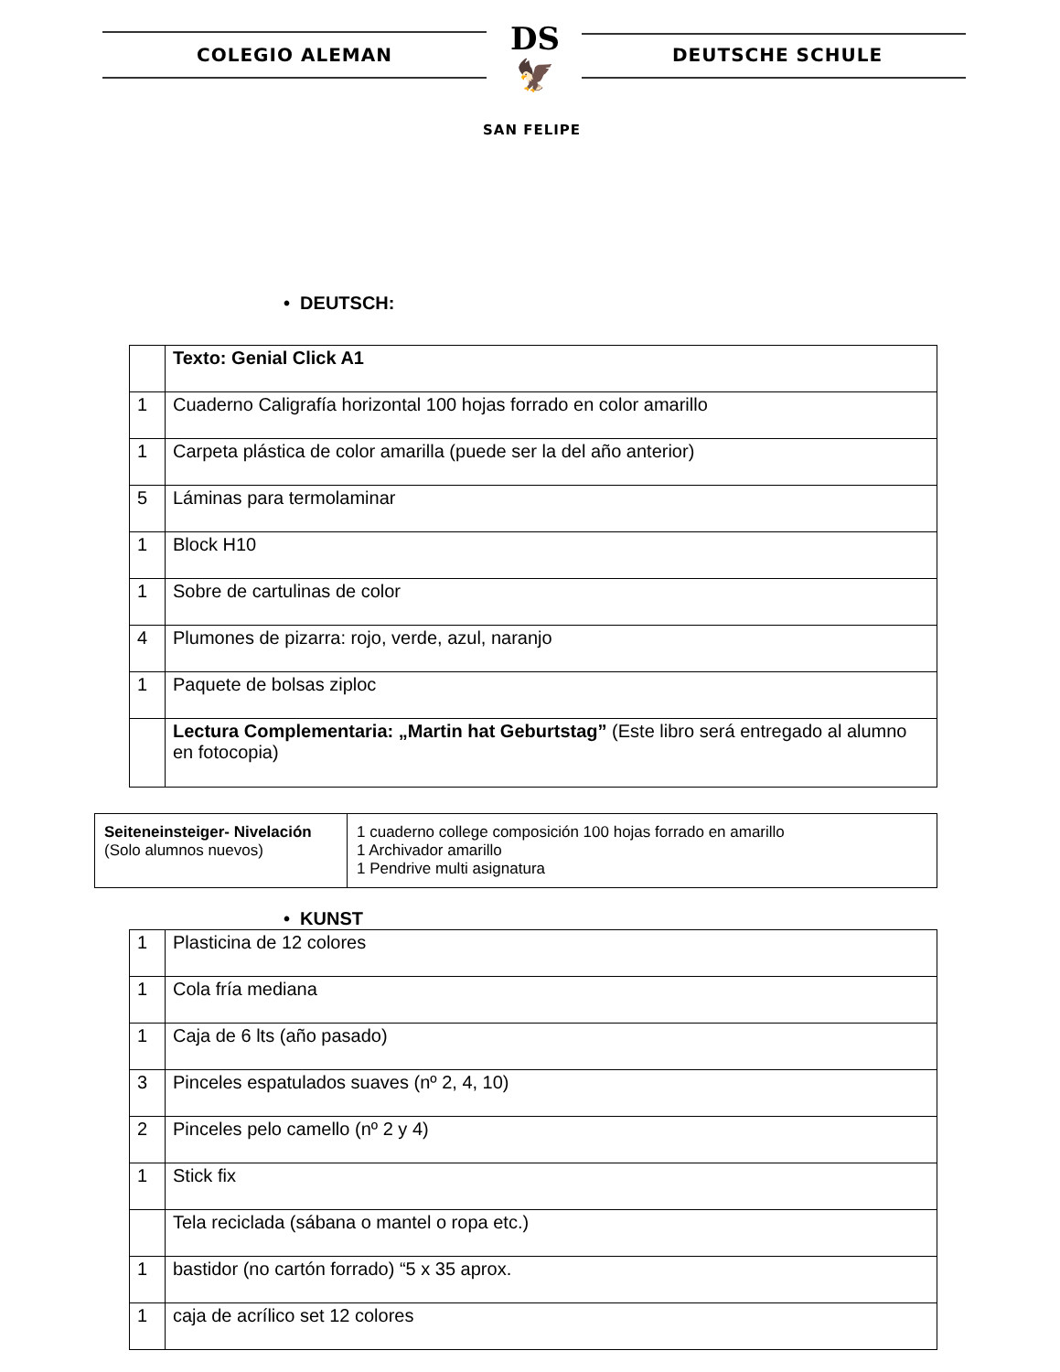COLEGIO ALEMAN
DS
🦅
DEUTSCHE SCHULE
SAN FELIPE
• DEUTSCH:
| | Texto: Genial Click A1 |
| 1 | Cuaderno Caligrafía horizontal 100 hojas forrado en color amarillo |
| 1 | Carpeta plástica de color amarilla (puede ser la del año anterior) |
| 5 | Láminas para termolaminar |
| 1 | Block H10 |
| 1 | Sobre de cartulinas de color |
| 4 | Plumones de pizarra: rojo, verde, azul, naranjo |
| 1 | Paquete de bolsas ziploc |
| | Lectura Complementaria: „Martin hat Geburtstag” (Este libro será entregado al alumno en fotocopia) |
| Seiteneinsteiger- Nivelación (Solo alumnos nuevos) | 1 cuaderno college composición 100 hojas forrado en amarillo 1 Archivador amarillo 1 Pendrive multi asignatura |
• KUNST
| 1 | Plasticina de 12 colores |
| 1 | Cola fría mediana |
| 1 | Caja de 6 lts (año pasado) |
| 3 | Pinceles espatulados suaves (nº 2, 4, 10) |
| 2 | Pinceles pelo camello (nº 2 y 4) |
| 1 | Stick fix |
| | Tela reciclada (sábana o mantel o ropa etc.) |
| 1 | bastidor (no cartón forrado) “5 x 35 aprox. |
| 1 | caja de acrílico set 12 colores |